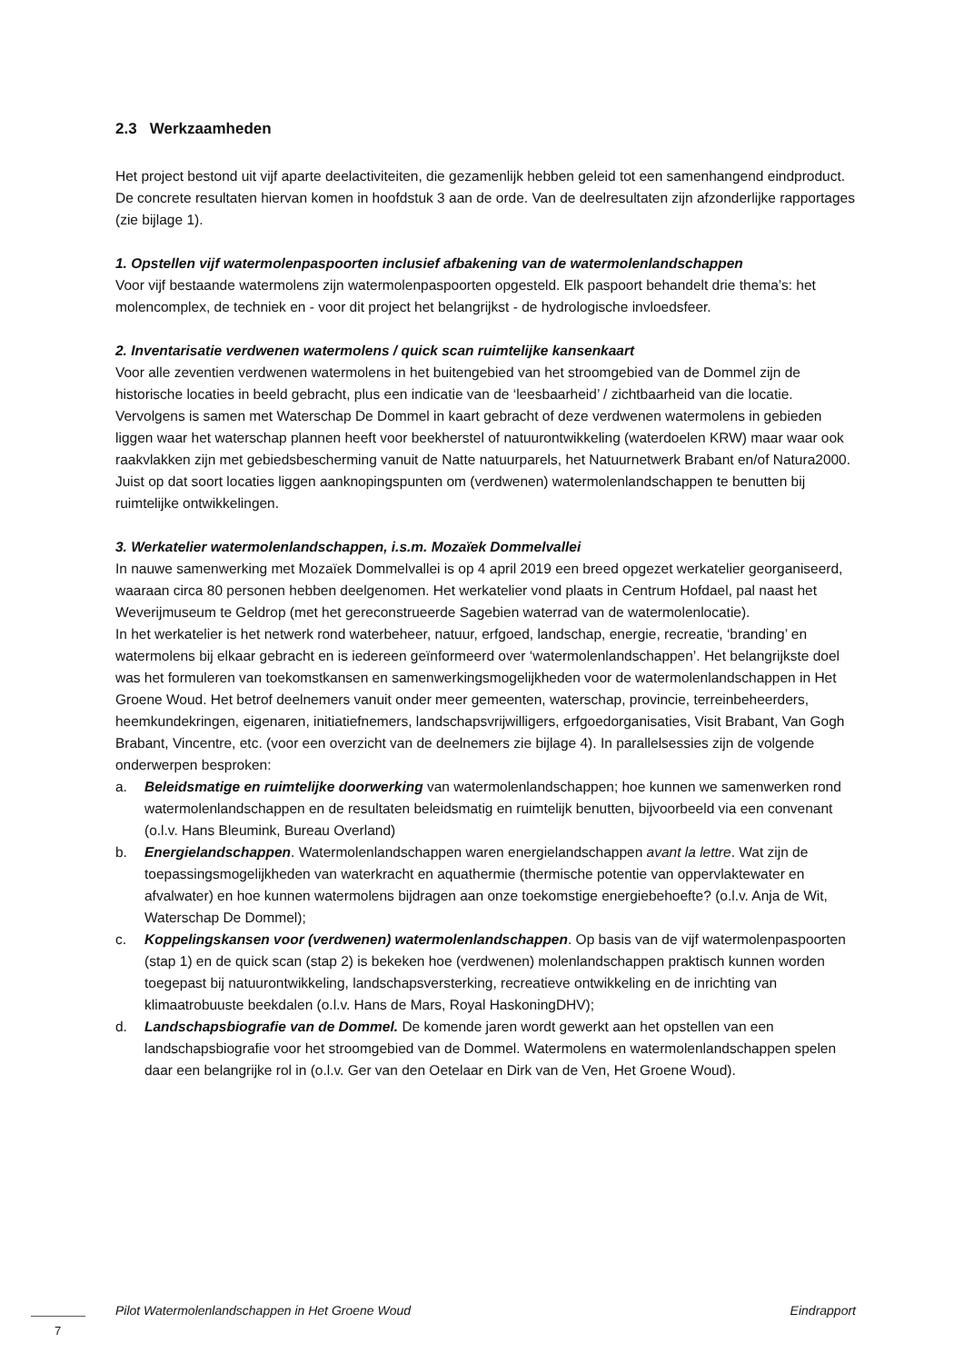2.3 Werkzaamheden
Het project bestond uit vijf aparte deelactiviteiten, die gezamenlijk hebben geleid tot een samenhangend eindproduct. De concrete resultaten hiervan komen in hoofdstuk 3 aan de orde. Van de deelresultaten zijn afzonderlijke rapportages (zie bijlage 1).
1. Opstellen vijf watermolenpaspoorten inclusief afbakening van de watermolenlandschappen
Voor vijf bestaande watermolens zijn watermolenpaspoorten opgesteld. Elk paspoort behandelt drie thema’s: het molencomplex, de techniek en - voor dit project het belangrijkst - de hydrologische invloedsfeer.
2. Inventarisatie verdwenen watermolens / quick scan ruimtelijke kansenkaart
Voor alle zeventien verdwenen watermolens in het buitengebied van het stroomgebied van de Dommel zijn de historische locaties in beeld gebracht, plus een indicatie van de ‘leesbaarheid’ / zichtbaarheid van die locatie. Vervolgens is samen met Waterschap De Dommel in kaart gebracht of deze verdwenen watermolens in gebieden liggen waar het waterschap plannen heeft voor beekherstel of natuurontwikkeling (waterdoelen KRW) maar waar ook raakvlakken zijn met gebiedsbescherming vanuit de Natte natuurparels, het Natuurnetwerk Brabant en/of Natura2000. Juist op dat soort locaties liggen aanknopingspunten om (verdwenen) watermolenlandschappen te benutten bij ruimtelijke ontwikkelingen.
3. Werkatelier watermolenlandschappen, i.s.m. Mozaïek Dommelvallei
In nauwe samenwerking met Mozaïek Dommelvallei is op 4 april 2019 een breed opgezet werkatelier georganiseerd, waaraan circa 80 personen hebben deelgenomen. Het werkatelier vond plaats in Centrum Hofdael, pal naast het Weverijmuseum te Geldrop (met het gereconstrueerde Sagebien waterrad van de watermolenlocatie).
In het werkatelier is het netwerk rond waterbeheer, natuur, erfgoed, landschap, energie, recreatie, ‘branding’ en watermolens bij elkaar gebracht en is iedereen geïnformeerd over ‘watermolenlandschappen’. Het belangrijkste doel was het formuleren van toekomstkansen en samenwerkingsmogelijkheden voor de watermolenlandschappen in Het Groene Woud. Het betrof deelnemers vanuit onder meer gemeenten, waterschap, provincie, terreinbeheerders, heemkundekringen, eigenaren, initiatiefnemers, landschapsvrijwilligers, erfgoedorganisaties, Visit Brabant, Van Gogh Brabant, Vincentre, etc. (voor een overzicht van de deelnemers zie bijlage 4). In parallelsessies zijn de volgende onderwerpen besproken:
a. Beleidsmatige en ruimtelijke doorwerking van watermolenlandschappen; hoe kunnen we samenwerken rond watermolenlandschappen en de resultaten beleidsmatig en ruimtelijk benutten, bijvoorbeeld via een convenant (o.l.v. Hans Bleumink, Bureau Overland)
b. Energielandschappen. Watermolenlandschappen waren energielandschappen avant la lettre. Wat zijn de toepassingsmogelijkheden van waterkracht en aquathermie (thermische potentie van oppervlaktewater en afvalwater) en hoe kunnen watermolens bijdragen aan onze toekomstige energiebehoefte? (o.l.v. Anja de Wit, Waterschap De Dommel);
c. Koppelingskansen voor (verdwenen) watermolenlandschappen. Op basis van de vijf watermolenpaspoorten (stap 1) en de quick scan (stap 2) is bekeken hoe (verdwenen) molenlandschappen praktisch kunnen worden toegepast bij natuurontwikkeling, landschapsversterking, recreatieve ontwikkeling en de inrichting van klimaatrobuuste beekdalen (o.l.v. Hans de Mars, Royal HaskoningDHV);
d. Landschapsbiografie van de Dommel. De komende jaren wordt gewerkt aan het opstellen van een landschapsbiografie voor het stroomgebied van de Dommel. Watermolens en watermolenlandschappen spelen daar een belangrijke rol in (o.l.v. Ger van den Oetelaar en Dirk van de Ven, Het Groene Woud).
Pilot Watermolenlandschappen in Het Groene Woud Eindrapport
7